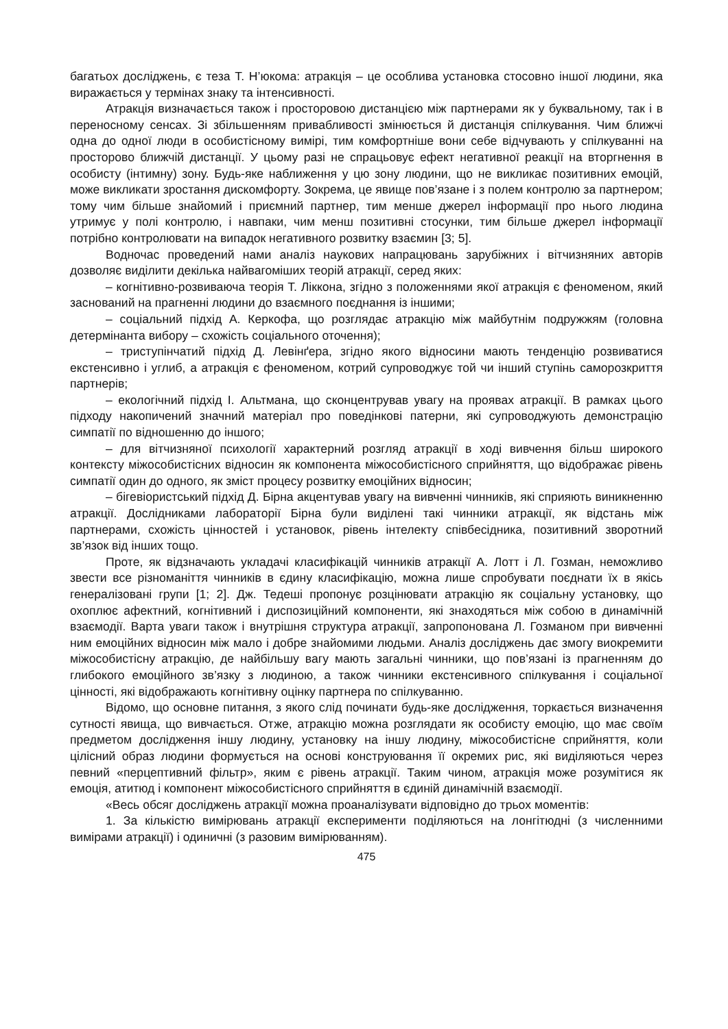багатьох досліджень, є теза Т. Н’юкома: атракція – це особлива установка стосовно іншої людини, яка виражається у термінах знаку та інтенсивності.
Атракція визначається також і просторовою дистанцією між партнерами як у буквальному, так і в переносному сенсах. Зі збільшенням привабливості змінюється й дистанція спілкування. Чим ближчі одна до одної люди в особистісному вимірі, тим комфортніше вони себе відчувають у спілкуванні на просторово ближчій дистанції. У цьому разі не спрацьовує ефект негативної реакції на вторгнення в особисту (інтимну) зону. Будь-яке наближення у цю зону людини, що не викликає позитивних емоцій, може викликати зростання дискомфорту. Зокрема, це явище пов’язане і з полем контролю за партнером; тому чим більше знайомий і приємний партнер, тим менше джерел інформації про нього людина утримує у полі контролю, і навпаки, чим менш позитивні стосунки, тим більше джерел інформації потрібно контролювати на випадок негативного розвитку взаємин [3; 5].
Водночас проведений нами аналіз наукових напрацювань зарубіжних і вітчизняних авторів дозволяє виділити декілька найвагоміших теорій атракції, серед яких:
– когнітивно-розвиваюча теорія Т. Ліккона, згідно з положеннями якої атракція є феноменом, який заснований на прагненні людини до взаємного поєднання із іншими;
– соціальний підхід А. Керкофа, що розглядає атракцію між майбутнім подружжям (головна детермінанта вибору – схожість соціального оточення);
– триступінчатий підхід Д. Левінґера, згідно якого відносини мають тенденцію розвиватися екстенсивно і углиб, а атракція є феноменом, котрий супроводжує той чи інший ступінь саморозкриття партнерів;
– екологічний підхід І. Альтмана, що сконцентрував увагу на проявах атракції. В рамках цього підходу накопичений значний матеріал про поведінкові патерни, які супроводжують демонстрацію симпатії по відношенню до іншого;
– для вітчизняної психології характерний розгляд атракції в ході вивчення більш широкого контексту міжособистісних відносин як компонента міжособистісного сприйняття, що відображає рівень симпатії один до одного, як зміст процесу розвитку емоційних відносин;
– бігевіористський підхід Д. Бірна акцентував увагу на вивченні чинників, які сприяють виникненню атракції. Дослідниками лабораторії Бірна були виділені такі чинники атракції, як відстань між партнерами, схожість цінностей і установок, рівень інтелекту співбесідника, позитивний зворотний зв’язок від інших тощо.
Проте, як відзначають укладачі класифікацій чинників атракції А. Лотт і Л. Гозман, неможливо звести все різноманіття чинників в єдину класифікацію, можна лише спробувати поєднати їх в якісь генералізовані групи [1; 2]. Дж. Тедеші пропонує розцінювати атракцію як соціальну установку, що охоплює афектний, когнітивний і диспозиційний компоненти, які знаходяться між собою в динамічній взаємодії. Варта уваги також і внутрішня структура атракції, запропонована Л. Гозманом при вивченні ним емоційних відносин між мало і добре знайомими людьми. Аналіз досліджень дає змогу виокремити міжособистісну атракцію, де найбільшу вагу мають загальні чинники, що пов’язані із прагненням до глибокого емоційного зв’язку з людиною, а також чинники екстенсивного спілкування і соціальної цінності, які відображають когнітивну оцінку партнера по спілкуванню.
Відомо, що основне питання, з якого слід починати будь-яке дослідження, торкається визначення сутності явища, що вивчається. Отже, атракцію можна розглядати як особисту емоцію, що має своїм предметом дослідження іншу людину, установку на іншу людину, міжособистісне сприйняття, коли цілісний образ людини формується на основі конструювання її окремих рис, які виділяються через певний «перцептивний фільтр», яким є рівень атракції. Таким чином, атракція може розумітися як емоція, атитюд і компонент міжособистісного сприйняття в єдиній динамічній взаємодії.
«Весь обсяг досліджень атракції можна проаналізувати відповідно до трьох моментів:
1. За кількістю вимірювань атракції експерименти поділяються на лонгітюдні (з численними вимірами атракції) і одиничні (з разовим вимірюванням).
475